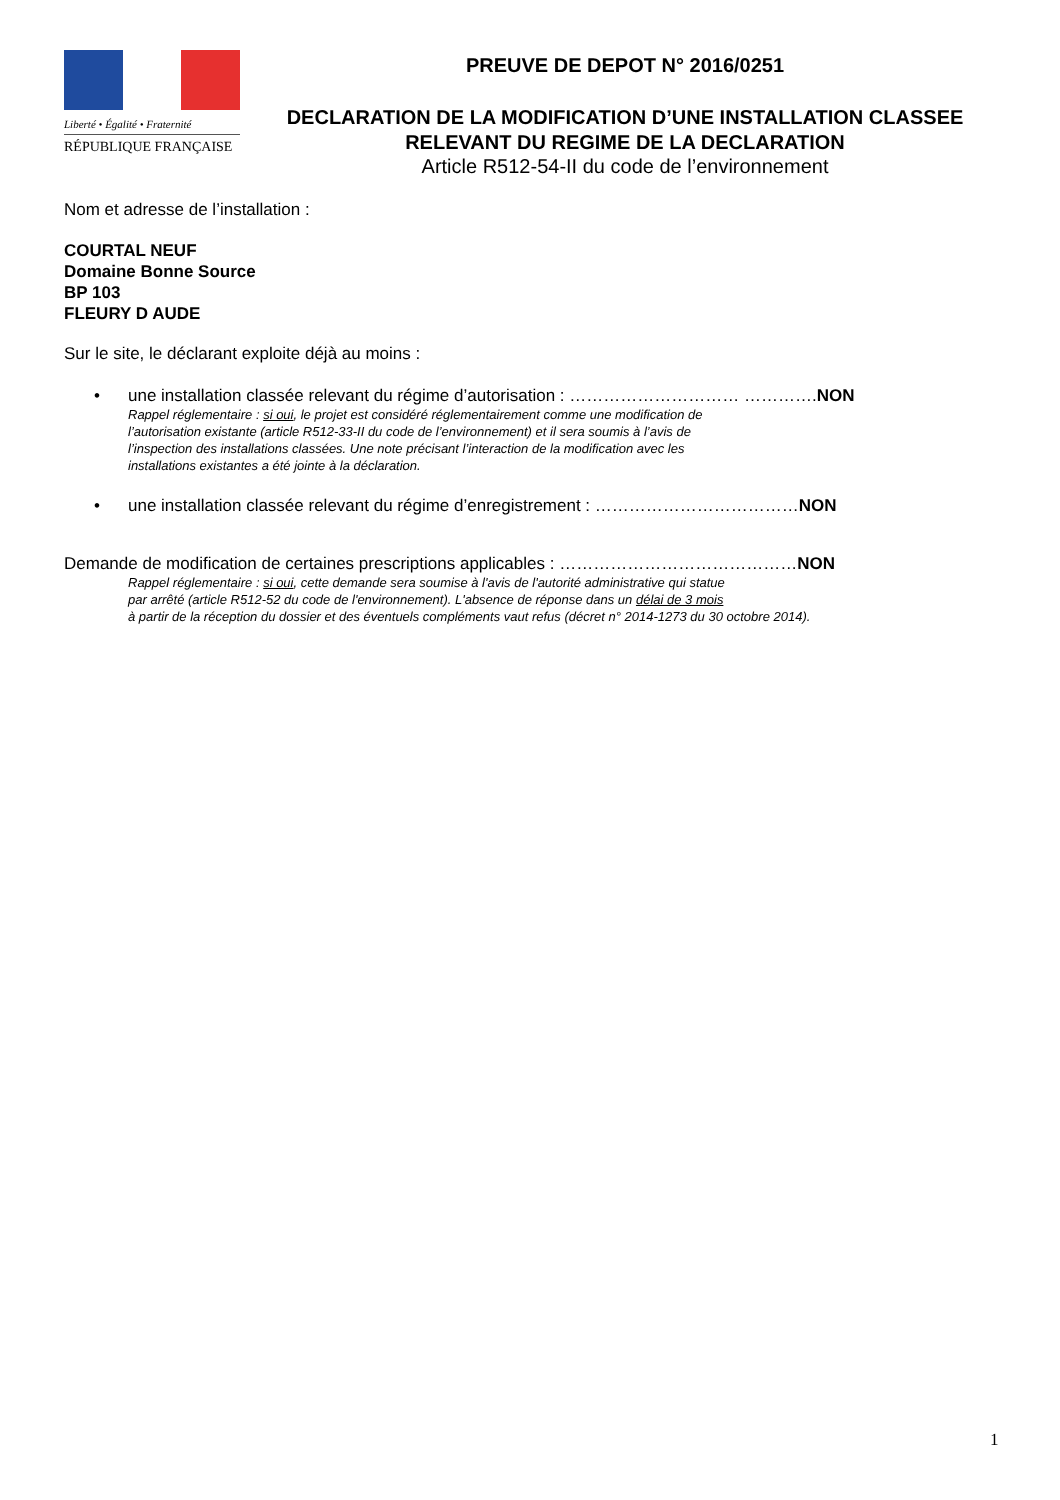Liberté • Égalité • Fraternité
RÉPUBLIQUE FRANÇAISE
PREUVE DE DEPOT N° 2016/0251
DECLARATION DE LA MODIFICATION D’UNE INSTALLATION CLASSEE
RELEVANT DU REGIME DE LA DECLARATION
Article R512-54-II du code de l’environnement
Nom et adresse de l’installation :
COURTAL NEUF
Domaine Bonne Source
BP 103
FLEURY D AUDE
Sur le site, le déclarant exploite déjà au moins :
• une installation classée relevant du régime d’autorisation : ………………………… …………. NON
Rappel réglementaire : si oui, le projet est considéré réglementairement comme une modification de
l’autorisation existante (article R512-33-II du code de l’environnement) et il sera soumis à l’avis de
l’inspection des installations classées. Une note précisant l’interaction de la modification avec les
installations existantes a été jointe à la déclaration.
• une installation classée relevant du régime d’enregistrement : ……………………………… NON
Demande de modification de certaines prescriptions applicables : ……………………………………NON
Rappel réglementaire : si oui, cette demande sera soumise à l'avis de l'autorité administrative qui statue
par arrêté (article R512-52 du code de l'environnement). L'absence de réponse dans un délai de 3 mois
à partir de la réception du dossier et des éventuels compléments vaut refus (décret n° 2014-1273 du 30 octobre 2014).
1